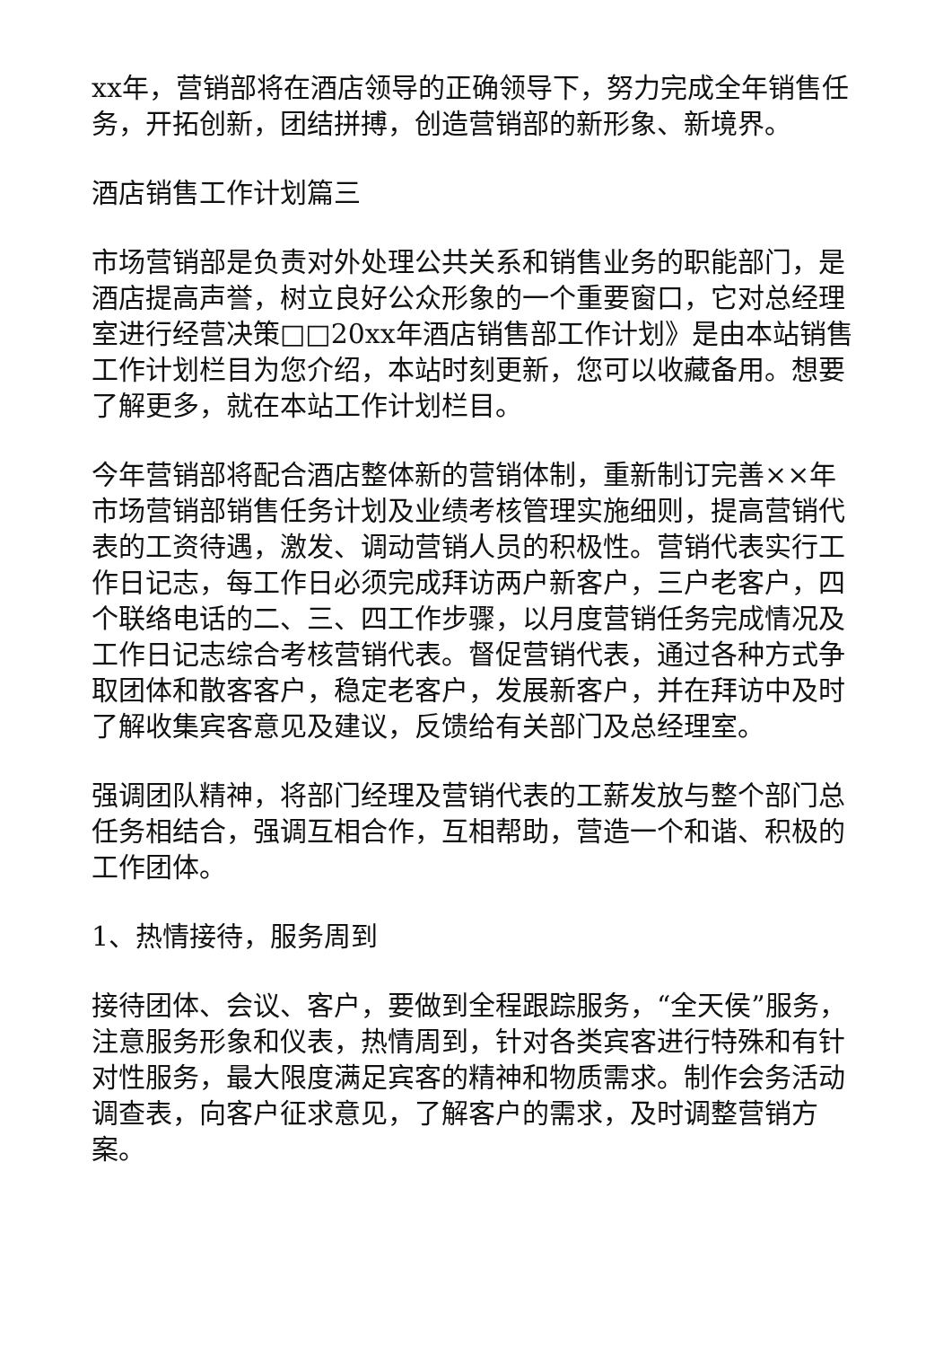xx年，营销部将在酒店领导的正确领导下，努力完成全年销售任务，开拓创新，团结拼搏，创造营销部的新形象、新境界。
酒店销售工作计划篇三
市场营销部是负责对外处理公共关系和销售业务的职能部门，是酒店提高声誉，树立良好公众形象的一个重要窗口，它对总经理室进行经营决策□□20xx年酒店销售部工作计划》是由本站销售工作计划栏目为您介绍，本站时刻更新，您可以收藏备用。想要了解更多，就在本站工作计划栏目。
今年营销部将配合酒店整体新的营销体制，重新制订完善××年市场营销部销售任务计划及业绩考核管理实施细则，提高营销代表的工资待遇，激发、调动营销人员的积极性。营销代表实行工作日记志，每工作日必须完成拜访两户新客户，三户老客户，四个联络电话的二、三、四工作步骤，以月度营销任务完成情况及工作日记志综合考核营销代表。督促营销代表，通过各种方式争取团体和散客客户，稳定老客户，发展新客户，并在拜访中及时了解收集宾客意见及建议，反馈给有关部门及总经理室。
强调团队精神，将部门经理及营销代表的工薪发放与整个部门总任务相结合，强调互相合作，互相帮助，营造一个和谐、积极的工作团体。
1、热情接待，服务周到
接待团体、会议、客户，要做到全程跟踪服务，“全天侯”服务，注意服务形象和仪表，热情周到，针对各类宾客进行特殊和有针对性服务，最大限度满足宾客的精神和物质需求。制作会务活动调查表，向客户征求意见，了解客户的需求，及时调整营销方案。